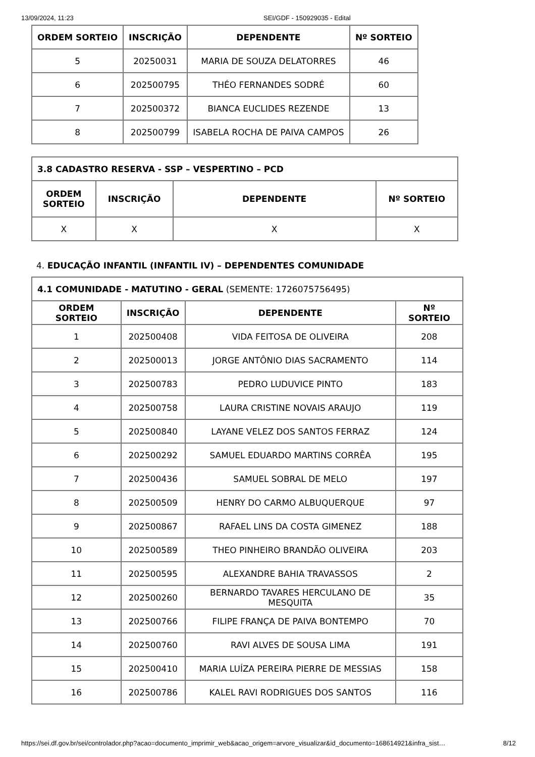13/09/2024, 11:23 SEI/GDF - 150929035 - Edital
| ORDEM SORTEIO | INSCRIÇÃO | DEPENDENTE | Nº SORTEIO |
| --- | --- | --- | --- |
| 5 | 20250031 | MARIA DE SOUZA DELATORRES | 46 |
| 6 | 202500795 | THÉO FERNANDES SODRÉ | 60 |
| 7 | 202500372 | BIANCA EUCLIDES REZENDE | 13 |
| 8 | 202500799 | ISABELA ROCHA DE PAIVA CAMPOS | 26 |
| 3.8 CADASTRO RESERVA - SSP – VESPERTINO – PCD | | | |
| --- | --- | --- | --- |
| ORDEM SORTEIO | INSCRIÇÃO | DEPENDENTE | Nº SORTEIO |
| X | X | X | X |
4. EDUCAÇÃO INFANTIL (INFANTIL IV) – DEPENDENTES COMUNIDADE
| 4.1 COMUNIDADE - MATUTINO - GERAL (SEMENTE: 1726075756495) | | | |
| ORDEM SORTEIO | INSCRIÇÃO | DEPENDENTE | Nº SORTEIO |
| 1 | 202500408 | VIDA FEITOSA DE OLIVEIRA | 208 |
| 2 | 202500013 | JORGE ANTÔNIO DIAS SACRAMENTO | 114 |
| 3 | 202500783 | PEDRO LUDUVICE PINTO | 183 |
| 4 | 202500758 | LAURA CRISTINE NOVAIS ARAUJO | 119 |
| 5 | 202500840 | LAYANE VELEZ DOS SANTOS FERRAZ | 124 |
| 6 | 202500292 | SAMUEL EDUARDO MARTINS CORRÊA | 195 |
| 7 | 202500436 | SAMUEL SOBRAL DE MELO | 197 |
| 8 | 202500509 | HENRY DO CARMO ALBUQUERQUE | 97 |
| 9 | 202500867 | RAFAEL LINS DA COSTA GIMENEZ | 188 |
| 10 | 202500589 | THEO PINHEIRO BRANDÃO OLIVEIRA | 203 |
| 11 | 202500595 | ALEXANDRE BAHIA TRAVASSOS | 2 |
| 12 | 202500260 | BERNARDO TAVARES HERCULANO DE MESQUITA | 35 |
| 13 | 202500766 | FILIPE FRANÇA DE PAIVA BONTEMPO | 70 |
| 14 | 202500760 | RAVI ALVES DE SOUSA LIMA | 191 |
| 15 | 202500410 | MARIA LUÍZA PEREIRA PIERRE DE MESSIAS | 158 |
| 16 | 202500786 | KALEL RAVI RODRIGUES DOS SANTOS | 116 |
https://sei.df.gov.br/sei/controlador.php?acao=documento_imprimir_web&acao_origem=arvore_visualizar&id_documento=168614921&infra_sist… 8/12